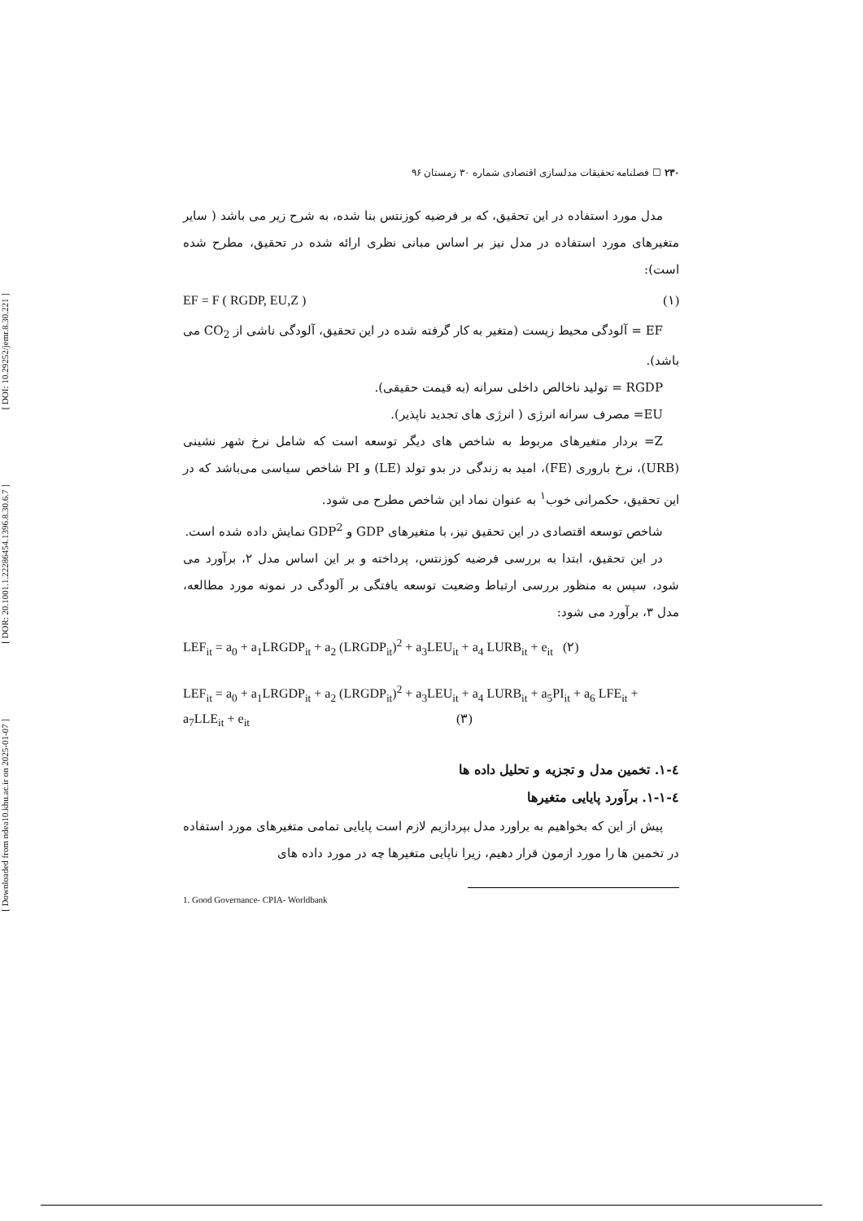[ DOI: 10.29252/jemr.8.30.221 ]
[ DOR: 20.1001.1.22286454.1396.8.30.6.7 ]
[ Downloaded from ndea10.khu.ac.ir on 2025-01-07 ]
۲۳۰ ☐ فصلنامه تحقیقات مدلسازی اقتصادی شماره ۳۰ زمستان ۹۶
مدل مورد استفاده در این تحقیق، که بر فرضیه کوزنتس بنا شده، به شرح زیر می باشد ( سایر متغیرهای مورد استفاده در مدل نیز بر اساس مبانی نظری ارائه شده در تحقیق، مطرح شده است):
EF = F ( RGDP, EU,Z ) (۱)
EF = آلودگی محیط زیست (متغیر به کار گرفته شده در این تحقیق، آلودگی ناشی از CO<sub>2</sub> می باشد).
RGDP = تولید ناخالص داخلی سرانه (به قیمت حقیقی).
EU= مصرف سرانه انرژی ( انرژی های تجدید ناپذیر).
Z= بردار متغیرهای مربوط به شاخص های دیگر توسعه است که شامل نرخ شهر نشینی (URB)، نرخ باروری (FE)، امید به زندگی در بدو تولد (LE) و PI شاخص سیاسی می‌باشد که در این تحقیق، حکمرانی خوب<sup>۱</sup> به عنوان نماد این شاخص مطرح می شود.
شاخص توسعه اقتصادی در این تحقیق نیز، با متغیرهای GDP و GDP<sup>2</sup> نمایش داده شده است.
در این تحقیق، ابتدا به بررسی فرضیه کوزنتس، پرداخته و بر این اساس مدل ۲، برآورد می شود، سپس به منظور بررسی ارتباط وضعیت توسعه یافتگی بر آلودگی در نمونه مورد مطالعه، مدل ۳، برآورد می شود:
LEF<sub>it</sub> = a<sub>0</sub> + a<sub>1</sub>LRGDP<sub>it</sub> + a<sub>2</sub> (LRGDP<sub>it</sub>)<sup>2</sup> + a<sub>3</sub>LEU<sub>it</sub> + a<sub>4</sub> LURB<sub>it</sub> + e<sub>it</sub> (۲)
LEF<sub>it</sub> = a<sub>0</sub> + a<sub>1</sub>LRGDP<sub>it</sub> + a<sub>2</sub> (LRGDP<sub>it</sub>)<sup>2</sup> + a<sub>3</sub>LEU<sub>it</sub> + a<sub>4</sub> LURB<sub>it</sub> + a<sub>5</sub>PI<sub>it</sub> + a<sub>6</sub> LFE<sub>it</sub> + a<sub>7</sub>LLE<sub>it</sub> + e<sub>it</sub> (۳)
٤-١. تخمین مدل و تجزیه و تحلیل داده ها
٤-١-١. برآورد پایایی متغیرها
پیش از این که بخواهیم به براورد مدل بپردازیم لازم است پایایی تمامی متغیرهای مورد استفاده در تخمین ها را مورد ازمون قرار دهیم، زیرا ناپایی متغیرها چه در مورد داده های
1. Good Governance- CPIA- Worldbank